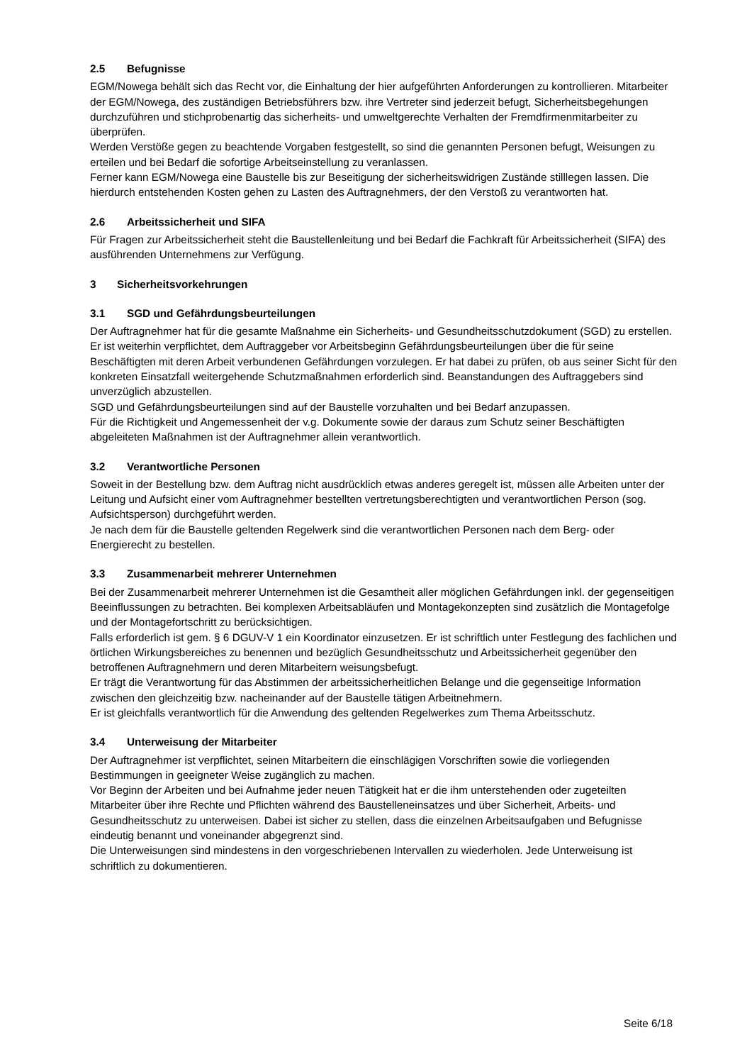2.5 Befugnisse
EGM/Nowega behält sich das Recht vor, die Einhaltung der hier aufgeführten Anforderungen zu kontrollieren. Mitarbeiter der EGM/Nowega, des zuständigen Betriebsführers bzw. ihre Vertreter sind jederzeit befugt, Sicherheitsbegehungen durchzuführen und stichprobenartig das sicherheits- und umweltgerechte Verhalten der Fremdfirmenmitarbeiter zu überprüfen.
Werden Verstöße gegen zu beachtende Vorgaben festgestellt, so sind die genannten Personen befugt, Weisungen zu erteilen und bei Bedarf die sofortige Arbeitseinstellung zu veranlassen.
Ferner kann EGM/Nowega eine Baustelle bis zur Beseitigung der sicherheitswidrigen Zustände stilllegen lassen. Die hierdurch entstehenden Kosten gehen zu Lasten des Auftragnehmers, der den Verstoß zu verantworten hat.
2.6 Arbeitssicherheit und SIFA
Für Fragen zur Arbeitssicherheit steht die Baustellenleitung und bei Bedarf die Fachkraft für Arbeitssicherheit (SIFA) des ausführenden Unternehmens zur Verfügung.
3 Sicherheitsvorkehrungen
3.1 SGD und Gefährdungsbeurteilungen
Der Auftragnehmer hat für die gesamte Maßnahme ein Sicherheits- und Gesundheitsschutzdokument (SGD) zu erstellen. Er ist weiterhin verpflichtet, dem Auftraggeber vor Arbeitsbeginn Gefährdungsbeurteilungen über die für seine Beschäftigten mit deren Arbeit verbundenen Gefährdungen vorzulegen. Er hat dabei zu prüfen, ob aus seiner Sicht für den konkreten Einsatzfall weitergehende Schutzmaßnahmen erforderlich sind. Beanstandungen des Auftraggebers sind unverzüglich abzustellen.
SGD und Gefährdungsbeurteilungen sind auf der Baustelle vorzuhalten und bei Bedarf anzupassen.
Für die Richtigkeit und Angemessenheit der v.g. Dokumente sowie der daraus zum Schutz seiner Beschäftigten abgeleiteten Maßnahmen ist der Auftragnehmer allein verantwortlich.
3.2 Verantwortliche Personen
Soweit in der Bestellung bzw. dem Auftrag nicht ausdrücklich etwas anderes geregelt ist, müssen alle Arbeiten unter der Leitung und Aufsicht einer vom Auftragnehmer bestellten vertretungsberechtigten und verantwortlichen Person (sog. Aufsichtsperson) durchgeführt werden.
Je nach dem für die Baustelle geltenden Regelwerk sind die verantwortlichen Personen nach dem Berg- oder Energierecht zu bestellen.
3.3 Zusammenarbeit mehrerer Unternehmen
Bei der Zusammenarbeit mehrerer Unternehmen ist die Gesamtheit aller möglichen Gefährdungen inkl. der gegenseitigen Beeinflussungen zu betrachten. Bei komplexen Arbeitsabläufen und Montagekonzepten sind zusätzlich die Montagefolge und der Montagefortschritt zu berücksichtigen.
Falls erforderlich ist gem. § 6 DGUV-V 1 ein Koordinator einzusetzen. Er ist schriftlich unter Festlegung des fachlichen und örtlichen Wirkungsbereiches zu benennen und bezüglich Gesundheitsschutz und Arbeitssicherheit gegenüber den betroffenen Auftragnehmern und deren Mitarbeitern weisungsbefugt.
Er trägt die Verantwortung für das Abstimmen der arbeitssicherheitlichen Belange und die gegenseitige Information zwischen den gleichzeitig bzw. nacheinander auf der Baustelle tätigen Arbeitnehmern.
Er ist gleichfalls verantwortlich für die Anwendung des geltenden Regelwerkes zum Thema Arbeitsschutz.
3.4 Unterweisung der Mitarbeiter
Der Auftragnehmer ist verpflichtet, seinen Mitarbeitern die einschlägigen Vorschriften sowie die vorliegenden Bestimmungen in geeigneter Weise zugänglich zu machen.
Vor Beginn der Arbeiten und bei Aufnahme jeder neuen Tätigkeit hat er die ihm unterstehenden oder zugeteilten Mitarbeiter über ihre Rechte und Pflichten während des Baustelleneinsatzes und über Sicherheit, Arbeits- und Gesundheitsschutz zu unterweisen. Dabei ist sicher zu stellen, dass die einzelnen Arbeitsaufgaben und Befugnisse eindeutig benannt und voneinander abgegrenzt sind.
Die Unterweisungen sind mindestens in den vorgeschriebenen Intervallen zu wiederholen. Jede Unterweisung ist schriftlich zu dokumentieren.
Seite 6/18